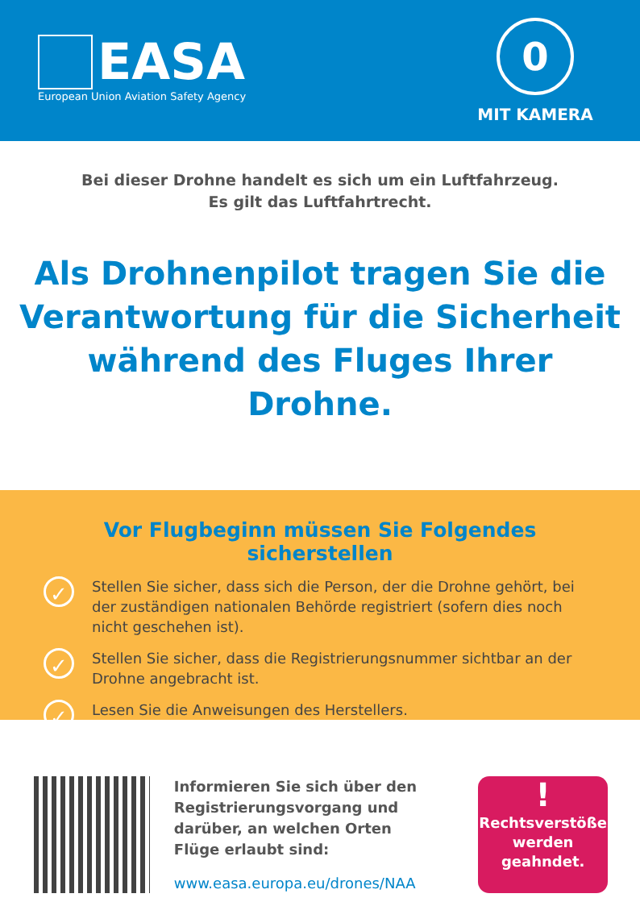EASA
European Union Aviation Safety Agency
0
MIT KAMERA
Bei dieser Drohne handelt es sich um ein Luftfahrzeug.
Es gilt das Luftfahrtrecht.
Als Drohnenpilot tragen Sie die Verantwortung für die Sicherheit während des Fluges Ihrer Drohne.
Vor Flugbeginn müssen Sie Folgendes sicherstellen
✓
Stellen Sie sicher, dass sich die Person, der die Drohne gehört, bei der zuständigen nationalen Behörde registriert (sofern dies noch nicht geschehen ist).
✓
Stellen Sie sicher, dass die Registrierungsnummer sichtbar an der Drohne angebracht ist.
✓
Lesen Sie die Anweisungen des Herstellers.
Informieren Sie sich über den Registrierungsvorgang und darüber, an welchen Orten Flüge erlaubt sind:
www.easa.europa.eu/drones/NAA
!
Rechtsverstöße
werden
geahndet.